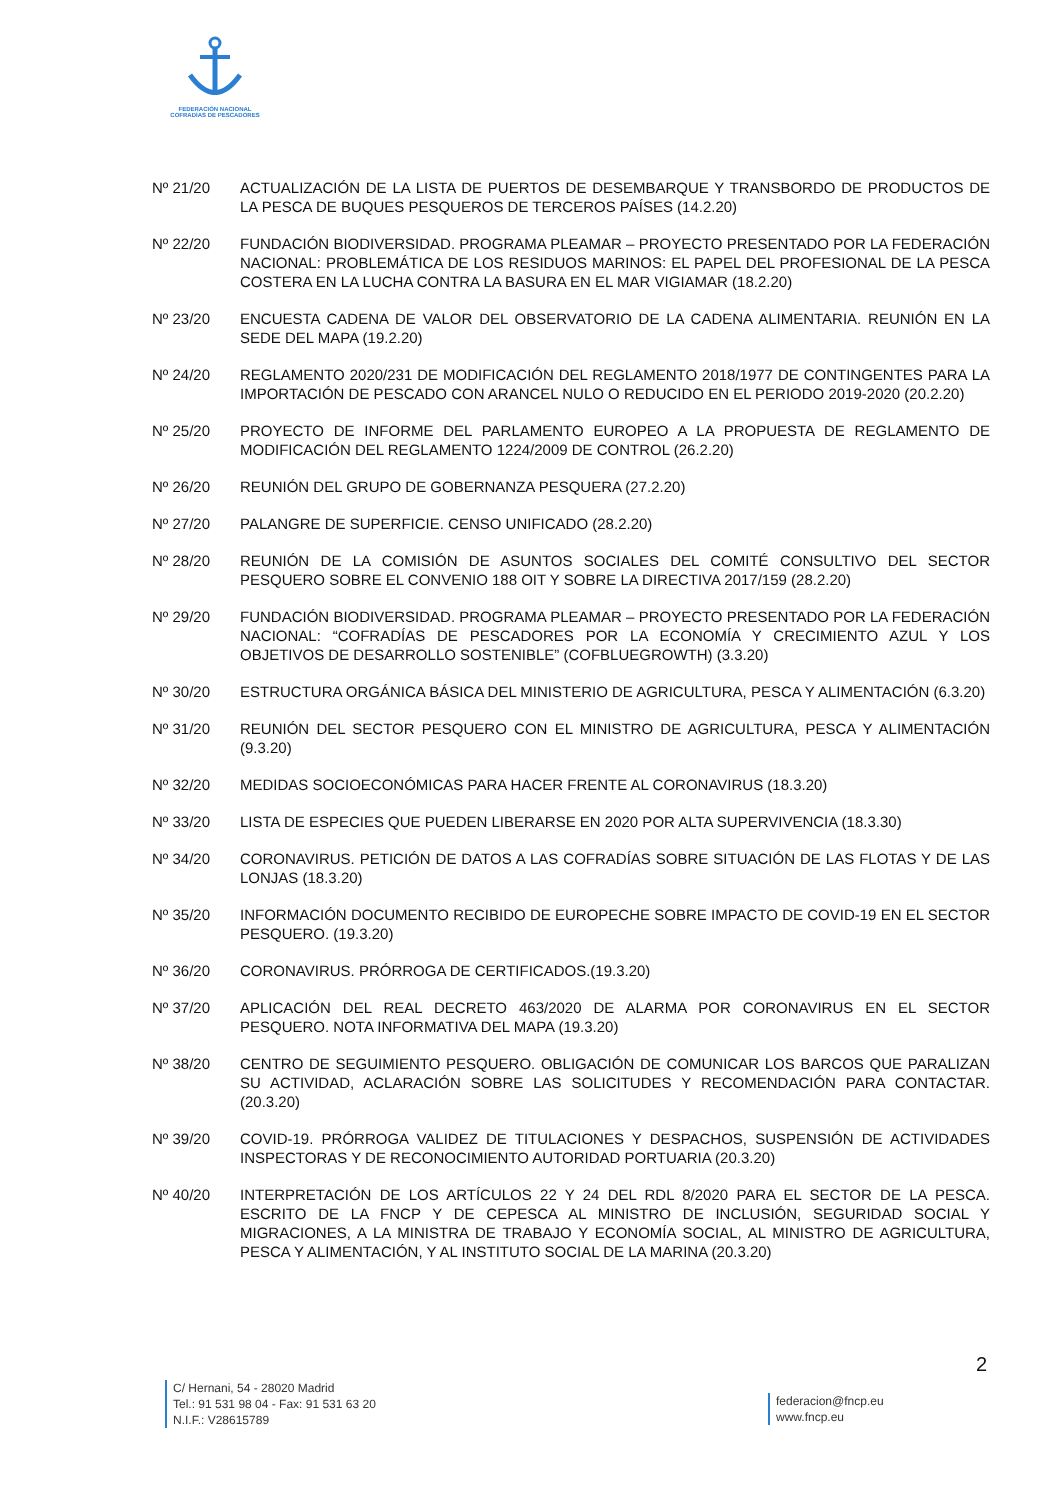FEDERACIÓN NACIONAL
COFRADÍAS DE PESCADORES
Nº 21/20 ACTUALIZACIÓN DE LA LISTA DE PUERTOS DE DESEMBARQUE Y TRANSBORDO DE PRODUCTOS DE LA PESCA DE BUQUES PESQUEROS DE TERCEROS PAÍSES (14.2.20)
Nº 22/20 FUNDACIÓN BIODIVERSIDAD. PROGRAMA PLEAMAR – PROYECTO PRESENTADO POR LA FEDERACIÓN NACIONAL: PROBLEMÁTICA DE LOS RESIDUOS MARINOS: EL PAPEL DEL PROFESIONAL DE LA PESCA COSTERA EN LA LUCHA CONTRA LA BASURA EN EL MAR VIGIAMAR (18.2.20)
Nº 23/20 ENCUESTA CADENA DE VALOR DEL OBSERVATORIO DE LA CADENA ALIMENTARIA. REUNIÓN EN LA SEDE DEL MAPA (19.2.20)
Nº 24/20 REGLAMENTO 2020/231 DE MODIFICACIÓN DEL REGLAMENTO 2018/1977 DE CONTINGENTES PARA LA IMPORTACIÓN DE PESCADO CON ARANCEL NULO O REDUCIDO EN EL PERIODO 2019-2020 (20.2.20)
Nº 25/20 PROYECTO DE INFORME DEL PARLAMENTO EUROPEO A LA PROPUESTA DE REGLAMENTO DE MODIFICACIÓN DEL REGLAMENTO 1224/2009 DE CONTROL (26.2.20)
Nº 26/20 REUNIÓN DEL GRUPO DE GOBERNANZA PESQUERA (27.2.20)
Nº 27/20 PALANGRE DE SUPERFICIE. CENSO UNIFICADO (28.2.20)
Nº 28/20 REUNIÓN DE LA COMISIÓN DE ASUNTOS SOCIALES DEL COMITÉ CONSULTIVO DEL SECTOR PESQUERO SOBRE EL CONVENIO 188 OIT Y SOBRE LA DIRECTIVA 2017/159 (28.2.20)
Nº 29/20 FUNDACIÓN BIODIVERSIDAD. PROGRAMA PLEAMAR – PROYECTO PRESENTADO POR LA FEDERACIÓN NACIONAL: “COFRADÍAS DE PESCADORES POR LA ECONOMÍA Y CRECIMIENTO AZUL Y LOS OBJETIVOS DE DESARROLLO SOSTENIBLE” (COFBLUEGROWTH) (3.3.20)
Nº 30/20 ESTRUCTURA ORGÁNICA BÁSICA DEL MINISTERIO DE AGRICULTURA, PESCA Y ALIMENTACIÓN (6.3.20)
Nº 31/20 REUNIÓN DEL SECTOR PESQUERO CON EL MINISTRO DE AGRICULTURA, PESCA Y ALIMENTACIÓN (9.3.20)
Nº 32/20 MEDIDAS SOCIOECONÓMICAS PARA HACER FRENTE AL CORONAVIRUS (18.3.20)
Nº 33/20 LISTA DE ESPECIES QUE PUEDEN LIBERARSE EN 2020 POR ALTA SUPERVIVENCIA (18.3.30)
Nº 34/20 CORONAVIRUS. PETICIÓN DE DATOS A LAS COFRADÍAS SOBRE SITUACIÓN DE LAS FLOTAS Y DE LAS LONJAS (18.3.20)
Nº 35/20 INFORMACIÓN DOCUMENTO RECIBIDO DE EUROPECHE SOBRE IMPACTO DE COVID-19 EN EL SECTOR PESQUERO. (19.3.20)
Nº 36/20 CORONAVIRUS. PRÓRROGA DE CERTIFICADOS.(19.3.20)
Nº 37/20 APLICACIÓN DEL REAL DECRETO 463/2020 DE ALARMA POR CORONAVIRUS EN EL SECTOR PESQUERO. NOTA INFORMATIVA DEL MAPA (19.3.20)
Nº 38/20 CENTRO DE SEGUIMIENTO PESQUERO. OBLIGACIÓN DE COMUNICAR LOS BARCOS QUE PARALIZAN SU ACTIVIDAD, ACLARACIÓN SOBRE LAS SOLICITUDES Y RECOMENDACIÓN PARA CONTACTAR.(20.3.20)
Nº 39/20 COVID-19. PRÓRROGA VALIDEZ DE TITULACIONES Y DESPACHOS, SUSPENSIÓN DE ACTIVIDADES INSPECTORAS Y DE RECONOCIMIENTO AUTORIDAD PORTUARIA (20.3.20)
Nº 40/20 INTERPRETACIÓN DE LOS ARTÍCULOS 22 Y 24 DEL RDL 8/2020 PARA EL SECTOR DE LA PESCA. ESCRITO DE LA FNCP Y DE CEPESCA AL MINISTRO DE INCLUSIÓN, SEGURIDAD SOCIAL Y MIGRACIONES, A LA MINISTRA DE TRABAJO Y ECONOMÍA SOCIAL, AL MINISTRO DE AGRICULTURA, PESCA Y ALIMENTACIÓN, Y AL INSTITUTO SOCIAL DE LA MARINA (20.3.20)
2
C/ Hernani, 54 - 28020 Madrid
Tel.: 91 531 98 04 - Fax: 91 531 63 20
N.I.F.: V28615789
federacion@fncp.eu
www.fncp.eu